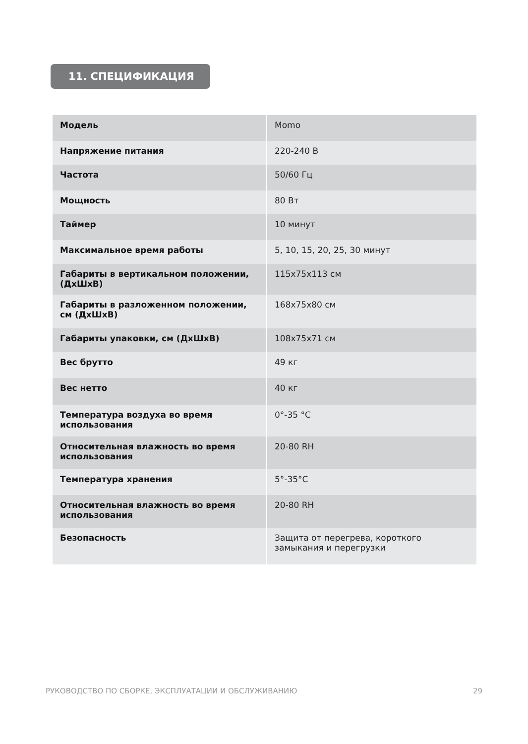11. СПЕЦИФИКАЦИЯ
| Модель | Momo |
| Напряжение питания | 220-240 В |
| Частота | 50/60 Гц |
| Мощность | 80 Вт |
| Таймер | 10 минут |
| Максимальное время работы | 5, 10, 15, 20, 25, 30 минут |
| Габариты в вертикальном положении, (ДхШхВ) | 115x75x113 см |
| Габариты в разложенном положении, см (ДхШхВ) | 168x75x80 см |
| Габариты упаковки, см (ДхШхВ) | 108x75x71 см |
| Вес брутто | 49 кг |
| Вес нетто | 40 кг |
| Температура воздуха во время использования | 0°-35 °C |
| Относительная влажность во время использования | 20-80 RH |
| Температура хранения | 5°-35°C |
| Относительная влажность во время использования | 20-80 RH |
| Безопасность | Защита от перегрева, короткого замыкания и перегрузки |
РУКОВОДСТВО ПО СБОРКЕ, ЭКСПЛУАТАЦИИ И ОБСЛУЖИВАНИЮ 29